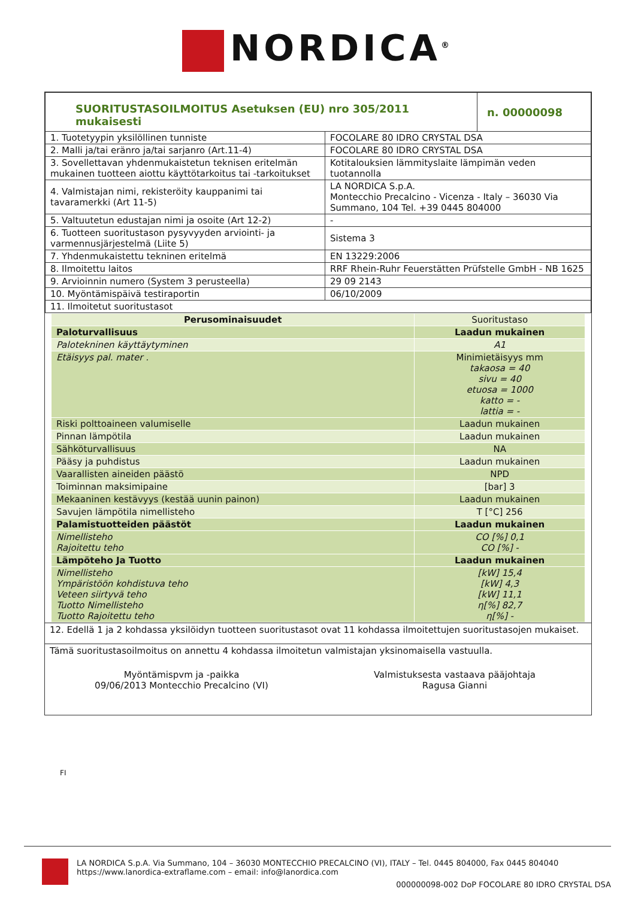NORDICA<sup>®</sup>
| SUORITUSTASOILMOITUS Asetuksen (EU) nro 305/2011 mukaisesti | | n. 00000098 |
| 1. Tuotetyypin yksilöllinen tunniste | FOCOLARE 80 IDRO CRYSTAL DSA | |
| 2. Malli ja/tai eränro ja/tai sarjanro (Art.11-4) | FOCOLARE 80 IDRO CRYSTAL DSA | |
| 3. Sovellettavan yhdenmukaistetun teknisen eritelmän mukainen tuotteen aiottu käyttötarkoitus tai -tarkoitukset | Kotitalouksien lämmityslaite lämpimän veden tuotannolla | |
| 4. Valmistajan nimi, rekisteröity kauppanimi tai tavaramerkki (Art 11-5) | LA NORDICA S.p.A. Montecchio Precalcino - Vicenza - Italy – 36030 Via Summano, 104 Tel. +39 0445 804000 | |
| 5. Valtuutetun edustajan nimi ja osoite (Art 12-2) | - | |
| 6. Tuotteen suoritustason pysyvyyden arviointi- ja varmennusjärjestelmä (Liite 5) | Sistema 3 | |
| 7. Yhdenmukaistettu tekninen eritelmä | EN 13229:2006 | |
| 8. Ilmoitettu laitos | RRF Rhein-Ruhr Feuerstätten Prüfstelle GmbH - NB 1625 | |
| 9. Arvioinnin numero (System 3 perusteella) | 29 09 2143 | |
| 10. Myöntämispäivä testiraportin | 06/10/2009 | |
| 11. Ilmoitetut suoritustasot | | |
| Perusominaisuudet | Suoritustaso |
| Paloturvallisuus | Laadun mukainen |
| Palotekninen käyttäytyminen | A1 |
| Etäisyys pal. mater . | Minimietäisyys mm takaosa = 40 sivu = 40 etuosa = 1000 katto = - lattia = - |
| Riski polttoaineen valumiselle | Laadun mukainen |
| Pinnan lämpötila | Laadun mukainen |
| Sähköturvallisuus | NA |
| Pääsy ja puhdistus | Laadun mukainen |
| Vaarallisten aineiden päästö | NPD |
| Toiminnan maksimipaine | [bar] 3 |
| Mekaaninen kestävyys (kestää uunin painon) | Laadun mukainen |
| Savujen lämpötila nimellisteho | T [°C] 256 |
| Palamistuotteiden päästöt | Laadun mukainen |
| Nimellisteho Rajoitettu teho | CO [%] 0,1 CO [%] - |
| Lämpöteho Ja Tuotto | Laadun mukainen |
| Nimellisteho Ympäristöön kohdistuva teho Veteen siirtyvä teho Tuotto Nimellisteho Tuotto Rajoitettu teho | [kW] 15,4 [kW] 4,3 [kW] 11,1 η[%] 82,7 η[%] - |
12. Edellä 1 ja 2 kohdassa yksilöidyn tuotteen suoritustasot ovat 11 kohdassa ilmoitettujen suoritustasojen mukaiset.
Tämä suoritustasoilmoitus on annettu 4 kohdassa ilmoitetun valmistajan yksinomaisella vastuulla.
Myöntämispvm ja -paikka
09/06/2013 Montecchio Precalcino (VI)
Valmistuksesta vastaava pääjohtaja
Ragusa Gianni
FI
LA NORDICA S.p.A. Via Summano, 104 – 36030 MONTECCHIO PRECALCINO (VI), ITALY – Tel. 0445 804000, Fax 0445 804040
https://www.lanordica-extraflame.com – email: info@lanordica.com
000000098-002 DoP FOCOLARE 80 IDRO CRYSTAL DSA